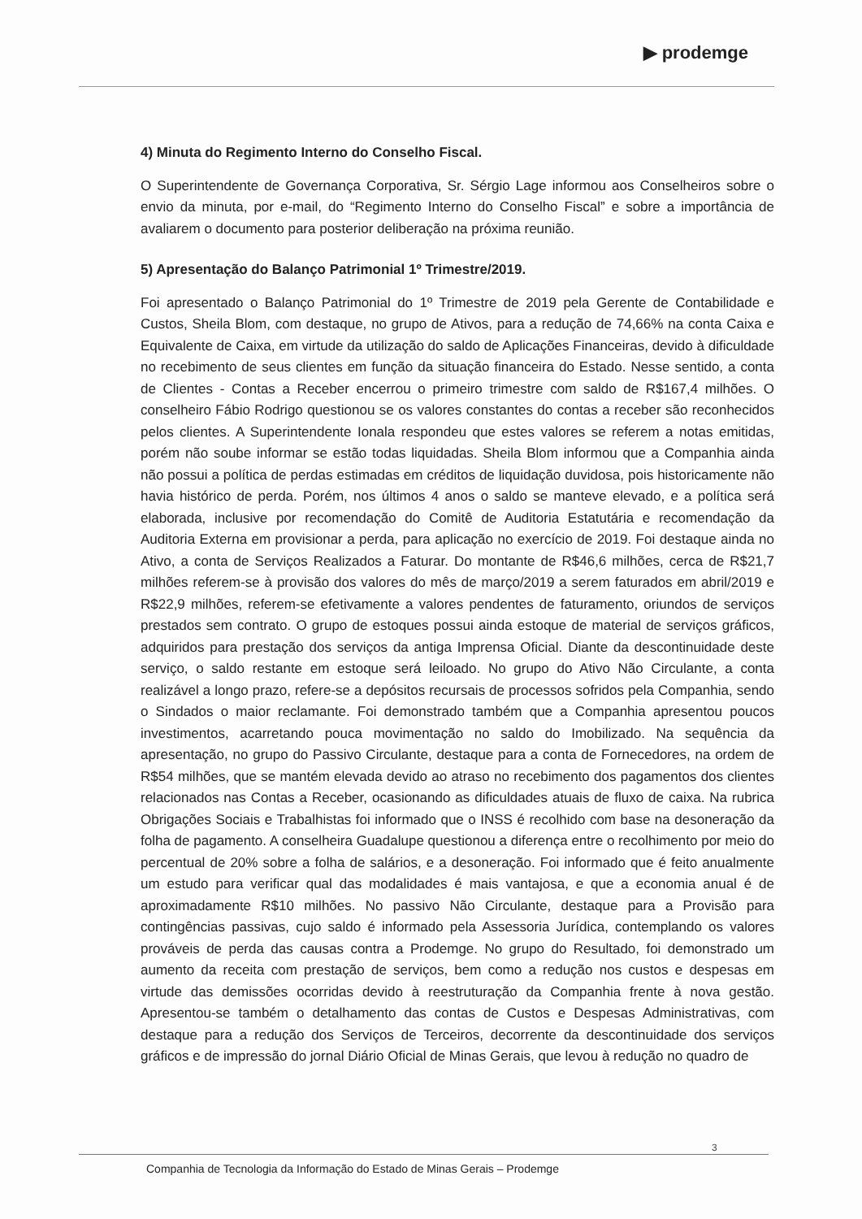▶ prodemge
4) Minuta do Regimento Interno do Conselho Fiscal.
O Superintendente de Governança Corporativa, Sr. Sérgio Lage informou aos Conselheiros sobre o envio da minuta, por e-mail, do “Regimento Interno do Conselho Fiscal” e sobre a importância de avaliarem o documento para posterior deliberação na próxima reunião.
5) Apresentação do Balanço Patrimonial 1º Trimestre/2019.
Foi apresentado o Balanço Patrimonial do 1º Trimestre de 2019 pela Gerente de Contabilidade e Custos, Sheila Blom, com destaque, no grupo de Ativos, para a redução de 74,66% na conta Caixa e Equivalente de Caixa, em virtude da utilização do saldo de Aplicações Financeiras, devido à dificuldade no recebimento de seus clientes em função da situação financeira do Estado. Nesse sentido, a conta de Clientes - Contas a Receber encerrou o primeiro trimestre com saldo de R$167,4 milhões. O conselheiro Fábio Rodrigo questionou se os valores constantes do contas a receber são reconhecidos pelos clientes. A Superintendente Ionala respondeu que estes valores se referem a notas emitidas, porém não soube informar se estão todas liquidadas. Sheila Blom informou que a Companhia ainda não possui a política de perdas estimadas em créditos de liquidação duvidosa, pois historicamente não havia histórico de perda. Porém, nos últimos 4 anos o saldo se manteve elevado, e a política será elaborada, inclusive por recomendação do Comitê de Auditoria Estatutária e recomendação da Auditoria Externa em provisionar a perda, para aplicação no exercício de 2019. Foi destaque ainda no Ativo, a conta de Serviços Realizados a Faturar. Do montante de R$46,6 milhões, cerca de R$21,7 milhões referem-se à provisão dos valores do mês de março/2019 a serem faturados em abril/2019 e R$22,9 milhões, referem-se efetivamente a valores pendentes de faturamento, oriundos de serviços prestados sem contrato. O grupo de estoques possui ainda estoque de material de serviços gráficos, adquiridos para prestação dos serviços da antiga Imprensa Oficial. Diante da descontinuidade deste serviço, o saldo restante em estoque será leiloado. No grupo do Ativo Não Circulante, a conta realizável a longo prazo, refere-se a depósitos recursais de processos sofridos pela Companhia, sendo o Sindados o maior reclamante. Foi demonstrado também que a Companhia apresentou poucos investimentos, acarretando pouca movimentação no saldo do Imobilizado. Na sequência da apresentação, no grupo do Passivo Circulante, destaque para a conta de Fornecedores, na ordem de R$54 milhões, que se mantém elevada devido ao atraso no recebimento dos pagamentos dos clientes relacionados nas Contas a Receber, ocasionando as dificuldades atuais de fluxo de caixa. Na rubrica Obrigações Sociais e Trabalhistas foi informado que o INSS é recolhido com base na desoneração da folha de pagamento. A conselheira Guadalupe questionou a diferença entre o recolhimento por meio do percentual de 20% sobre a folha de salários, e a desoneração. Foi informado que é feito anualmente um estudo para verificar qual das modalidades é mais vantajosa, e que a economia anual é de aproximadamente R$10 milhões. No passivo Não Circulante, destaque para a Provisão para contingências passivas, cujo saldo é informado pela Assessoria Jurídica, contemplando os valores prováveis de perda das causas contra a Prodemge. No grupo do Resultado, foi demonstrado um aumento da receita com prestação de serviços, bem como a redução nos custos e despesas em virtude das demissões ocorridas devido à reestruturação da Companhia frente à nova gestão. Apresentou-se também o detalhamento das contas de Custos e Despesas Administrativas, com destaque para a redução dos Serviços de Terceiros, decorrente da descontinuidade dos serviços gráficos e de impressão do jornal Diário Oficial de Minas Gerais, que levou à redução no quadro de
3
Companhia de Tecnologia da Informação do Estado de Minas Gerais – Prodemge